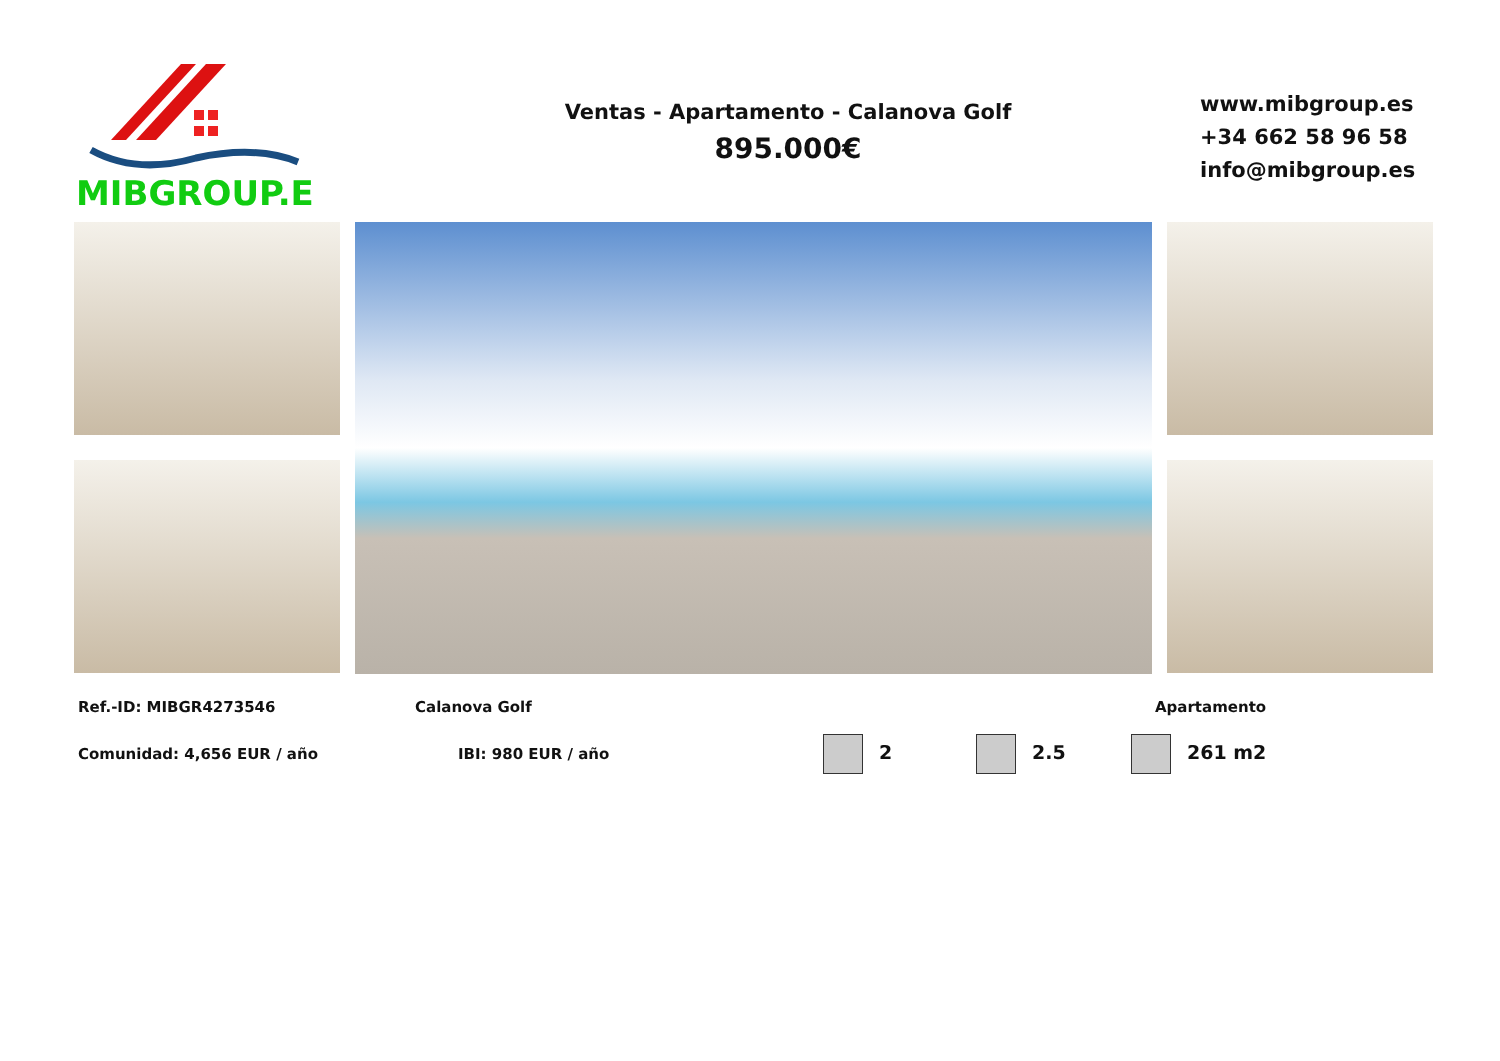MIBGROUP.ES
Ventas - Apartamento - Calanova Golf
895.000€
www.mibgroup.es
+34 662 58 96 58
info@mibgroup.es
Ref.-ID: MIBGR4273546 Calanova Golf Apartamento
Comunidad: 4,656 EUR / año IBI: 980 EUR / año 2 2.5 261 m2